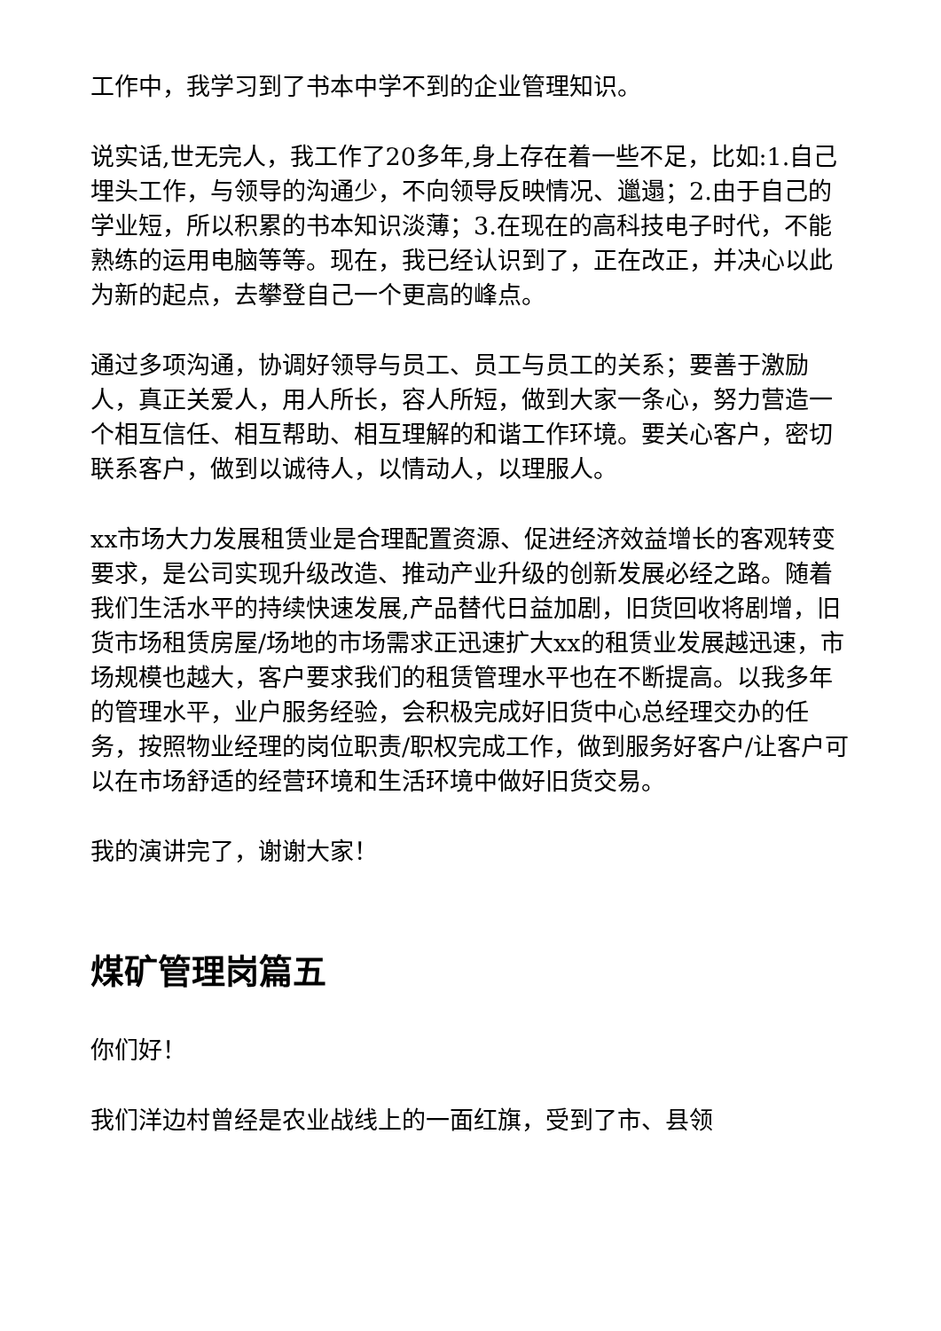工作中，我学习到了书本中学不到的企业管理知识。
说实话,世无完人，我工作了20多年,身上存在着一些不足，比如:1.自己埋头工作，与领导的沟通少，不向领导反映情况、邋遢；2.由于自己的学业短，所以积累的书本知识淡薄；3.在现在的高科技电子时代，不能熟练的运用电脑等等。现在，我已经认识到了，正在改正，并决心以此为新的起点，去攀登自己一个更高的峰点。
通过多项沟通，协调好领导与员工、员工与员工的关系；要善于激励人，真正关爱人，用人所长，容人所短，做到大家一条心，努力营造一个相互信任、相互帮助、相互理解的和谐工作环境。要关心客户，密切联系客户，做到以诚待人，以情动人，以理服人。
xx市场大力发展租赁业是合理配置资源、促进经济效益增长的客观转变要求，是公司实现升级改造、推动产业升级的创新发展必经之路。随着我们生活水平的持续快速发展,产品替代日益加剧，旧货回收将剧增，旧货市场租赁房屋/场地的市场需求正迅速扩大xx的租赁业发展越迅速，市场规模也越大，客户要求我们的租赁管理水平也在不断提高。以我多年的管理水平，业户服务经验，会积极完成好旧货中心总经理交办的任务，按照物业经理的岗位职责/职权完成工作，做到服务好客户/让客户可以在市场舒适的经营环境和生活环境中做好旧货交易。
我的演讲完了，谢谢大家！
煤矿管理岗篇五
你们好！
我们洋边村曾经是农业战线上的一面红旗，受到了市、县领